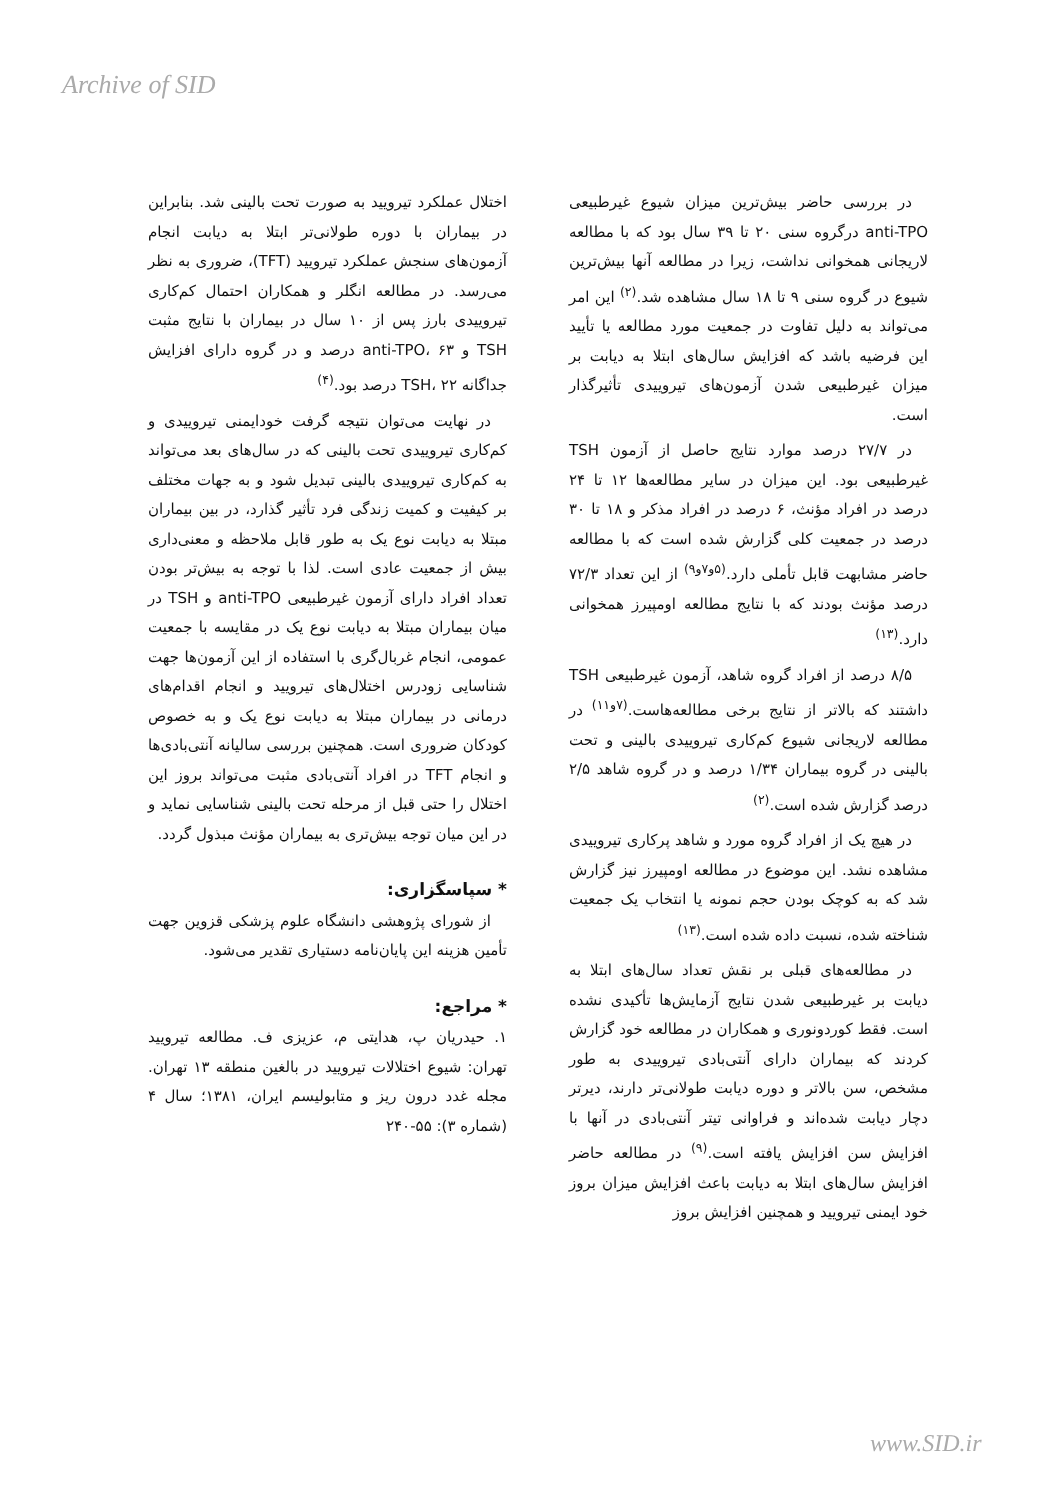Archive of SID
در بررسی حاضر بیش‌ترین میزان شیوع غیرطبیعی anti-TPO درگروه سنی ۲۰ تا ۳۹ سال بود که با مطالعه لاریجانی همخوانی نداشت، زیرا در مطالعه آنها بیش‌ترین شیوع در گروه سنی ۹ تا ۱۸ سال مشاهده شد.<sup>(۲)</sup> این امر می‌تواند به دلیل تفاوت در جمعیت مورد مطالعه یا تأیید این فرضیه باشد که افزایش سال‌های ابتلا به دیابت بر میزان غیرطبیعی شدن آزمون‌های تیروییدی تأثیرگذار است.
در ۲۷/۷ درصد موارد نتایج حاصل از آزمون TSH غیرطبیعی بود. این میزان در سایر مطالعه‌ها ۱۲ تا ۲۴ درصد در افراد مؤنث، ۶ درصد در افراد مذکر و ۱۸ تا ۳۰ درصد در جمعیت کلی گزارش شده است که با مطالعه حاضر مشابهت قابل تأملی دارد.<sup>(۵و۷و۹)</sup> از این تعداد ۷۲/۳ درصد مؤنث بودند که با نتایج مطالعه اومپیرز همخوانی دارد.<sup>(۱۳)</sup>
۸/۵ درصد از افراد گروه شاهد، آزمون غیرطبیعی TSH داشتند که بالاتر از نتایج برخی مطالعه‌هاست.<sup>(۷و۱۱)</sup> در مطالعه لاریجانی شیوع کم‌کاری تیروییدی بالینی و تحت بالینی در گروه بیماران ۱/۳۴ درصد و در گروه شاهد ۲/۵ درصد گزارش شده است.<sup>(۲)</sup>
در هیچ یک از افراد گروه مورد و شاهد پرکاری تیروییدی مشاهده نشد. این موضوع در مطالعه اومپیرز نیز گزارش شد که به کوچک بودن حجم نمونه یا انتخاب یک جمعیت شناخته شده، نسبت داده شده است.<sup>(۱۳)</sup>
در مطالعه‌های قبلی بر نقش تعداد سال‌های ابتلا به دیابت بر غیرطبیعی شدن نتایج آزمایش‌ها تأکیدی نشده است. فقط کوردونوری و همکاران در مطالعه خود گزارش کردند که بیماران دارای آنتی‌بادی تیروییدی به طور مشخص، سن بالاتر و دوره دیابت طولانی‌تر دارند، دیرتر دچار دیابت شده‌اند و فراوانی تیتر آنتی‌بادی در آنها با افزایش سن افزایش یافته است.<sup>(۹)</sup> در مطالعه حاضر افزایش سال‌های ابتلا به دیابت باعث افزایش میزان بروز خود ایمنی تیرویید و همچنین افزایش بروز
اختلال عملکرد تیرویید به صورت تحت بالینی شد. بنابراین در بیماران با دوره طولانی‌تر ابتلا به دیابت انجام آزمون‌های سنجش عملکرد تیرویید (TFT)، ضروری به نظر می‌رسد. در مطالعه انگلر و همکاران احتمال کم‌کاری تیروییدی بارز پس از ۱۰ سال در بیماران با نتایج مثبت TSH و anti-TPO، ۶۳ درصد و در گروه دارای افزایش جداگانه TSH، ۲۲ درصد بود.<sup>(۴)</sup>
در نهایت می‌توان نتیجه گرفت خودایمنی تیروییدی و کم‌کاری تیروییدی تحت بالینی که در سال‌های بعد می‌تواند به کم‌کاری تیروییدی بالینی تبدیل شود و به جهات مختلف بر کیفیت و کمیت زندگی فرد تأثیر گذارد، در بین بیماران مبتلا به دیابت نوع یک به طور قابل ملاحظه و معنی‌داری بیش از جمعیت عادی است. لذا با توجه به بیش‌تر بودن تعداد افراد دارای آزمون غیرطبیعی anti-TPO و TSH در میان بیماران مبتلا به دیابت نوع یک در مقایسه با جمعیت عمومی، انجام غربال‌گری با استفاده از این آزمون‌ها جهت شناسایی زودرس اختلال‌های تیرویید و انجام اقدام‌های درمانی در بیماران مبتلا به دیابت نوع یک و به خصوص کودکان ضروری است. همچنین بررسی سالیانه آنتی‌بادی‌ها و انجام TFT در افراد آنتی‌بادی مثبت می‌تواند بروز این اختلال را حتی قبل از مرحله تحت بالینی شناسایی نماید و در این میان توجه بیش‌تری به بیماران مؤنث مبذول گردد.
* سپاسگزاری:
از شورای پژوهشی دانشگاه علوم پزشکی قزوین جهت تأمین هزینه این پایان‌نامه دستیاری تقدیر می‌شود.
* مراجع:
۱. حیدریان پ، هدایتی م، عزیزی ف. مطالعه تیرویید تهران: شیوع اختلالات تیرویید در بالغین منطقه ۱۳ تهران. مجله غدد درون ریز و متابولیسم ایران، ۱۳۸۱؛ سال ۴ (شماره ۳): ۵۵-۲۴۰
www.SID.ir